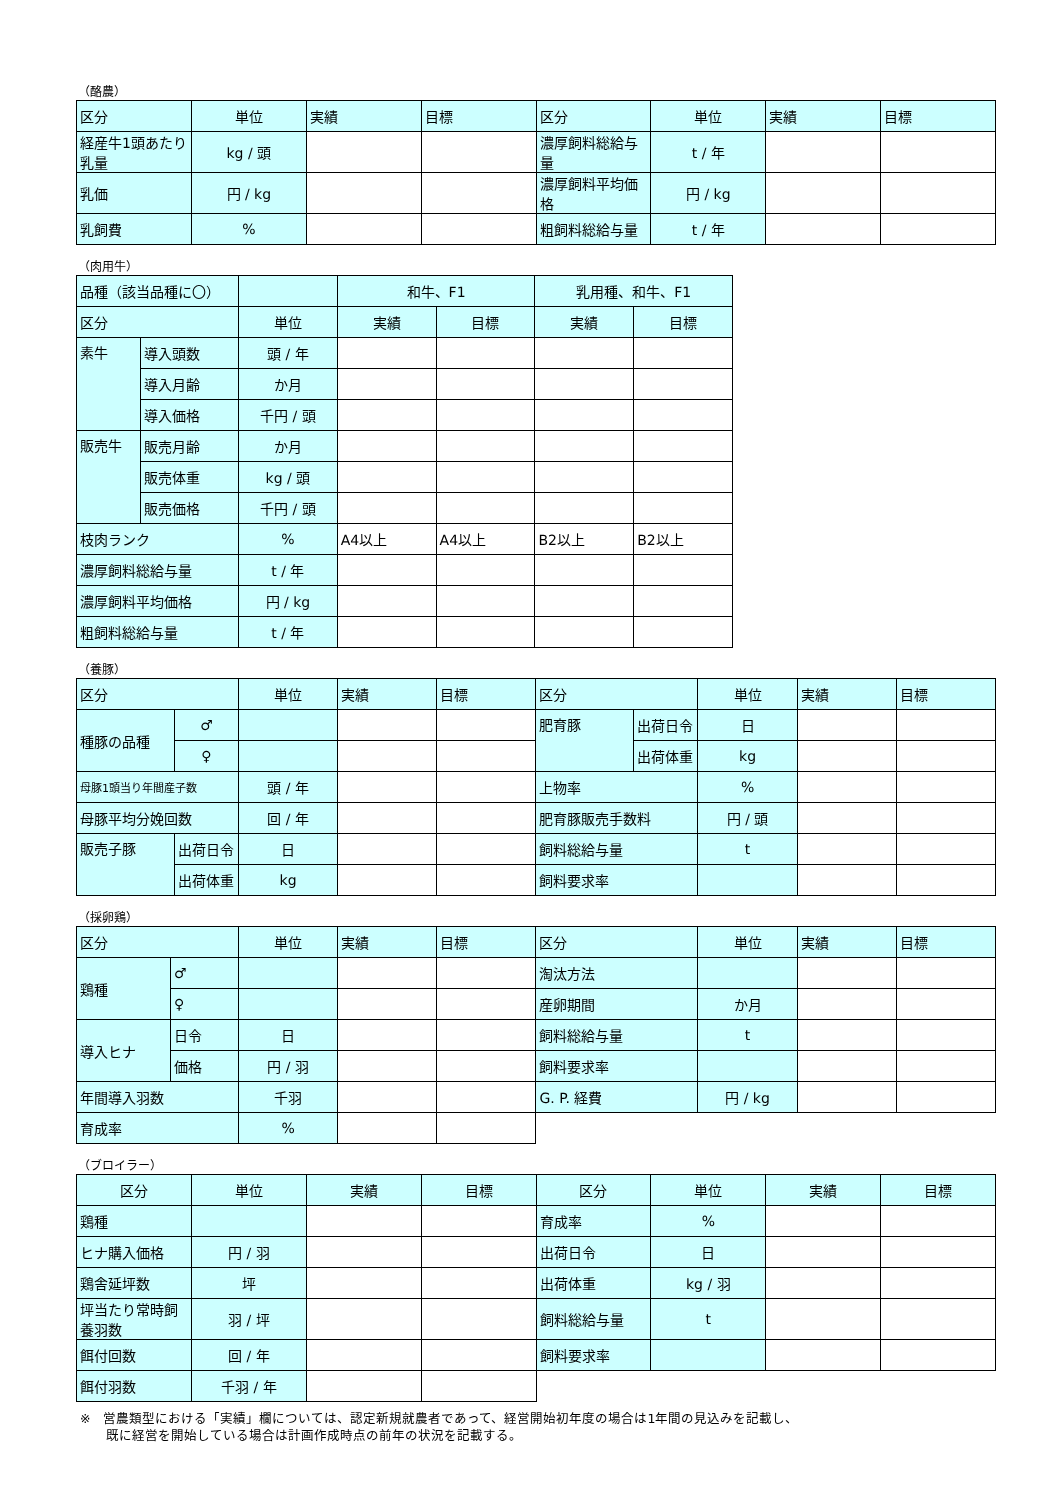（酪農）
| 区分 | 単位 | 実績 | 目標 | 区分 | 単位 | 実績 | 目標 |
| 経産牛1頭あたり乳量 | kg / 頭 | | | 濃厚飼料総給与量 | t / 年 | | |
| 乳価 | 円 / kg | | | 濃厚飼料平均価格 | 円 / kg | | |
| 乳飼費 | % | | | 粗飼料総給与量 | t / 年 | | |
（肉用牛）
| 品種（該当品種に〇） | | | 和牛、F1 | | 乳用種、和牛、F1 | |
| 区分 | | 単位 | 実績 | 目標 | 実績 | 目標 |
| 素牛 | 導入頭数 | 頭 / 年 | | | | |
| | 導入月齢 | か月 | | | | |
| | 導入価格 | 千円 / 頭 | | | | |
| 販売牛 | 販売月齢 | か月 | | | | |
| | 販売体重 | kg / 頭 | | | | |
| | 販売価格 | 千円 / 頭 | | | | |
| 枝肉ランク | | % | A4以上 | A4以上 | B2以上 | B2以上 |
| 濃厚飼料総給与量 | | t / 年 | | | | |
| 濃厚飼料平均価格 | | 円 / kg | | | | |
| 粗飼料総給与量 | | t / 年 | | | | |
（養豚）
| 区分 | | 単位 | 実績 | 目標 | 区分 | | 単位 | 実績 | 目標 |
| 種豚の品種 | ♂ | | | | 肥育豚 | 出荷日令 | 日 | | |
| | ♀ | | | | | 出荷体重 | kg | | |
| 母豚1頭当り年間産子数 | | 頭 / 年 | | | 上物率 | | % | | |
| 母豚平均分娩回数 | | 回 / 年 | | | 肥育豚販売手数料 | | 円 / 頭 | | |
| 販売子豚 | 出荷日令 | 日 | | | 飼料総給与量 | | t | | |
| | 出荷体重 | kg | | | 飼料要求率 | | | | |
（採卵鶏）
| 区分 | | 単位 | 実績 | 目標 | 区分 | 単位 | 実績 | 目標 |
| 鶏種 | ♂ | | | | 淘汰方法 | | | |
| | ♀ | | | | 産卵期間 | か月 | | |
| 導入ヒナ | 日令 | 日 | | | 飼料総給与量 | t | | |
| | 価格 | 円 / 羽 | | | 飼料要求率 | | | |
| 年間導入羽数 | | 千羽 | | | G. P. 経費 | 円 / kg | | |
| 育成率 | | % | | | | | | |
（ブロイラー）
| 区分 | 単位 | 実績 | 目標 | 区分 | 単位 | 実績 | 目標 |
| 鶏種 | | | | 育成率 | % | | |
| ヒナ購入価格 | 円 / 羽 | | | 出荷日令 | 日 | | |
| 鶏舎延坪数 | 坪 | | | 出荷体重 | kg / 羽 | | |
| 坪当たり常時飼養羽数 | 羽 / 坪 | | | 飼料総給与量 | t | | |
| 餌付回数 | 回 / 年 | | | 飼料要求率 | | | |
| 餌付羽数 | 千羽 / 年 | | | | | | |
※　営農類型における「実績」欄については、認定新規就農者であって、経営開始初年度の場合は1年間の見込みを記載し、
　　既に経営を開始している場合は計画作成時点の前年の状況を記載する。